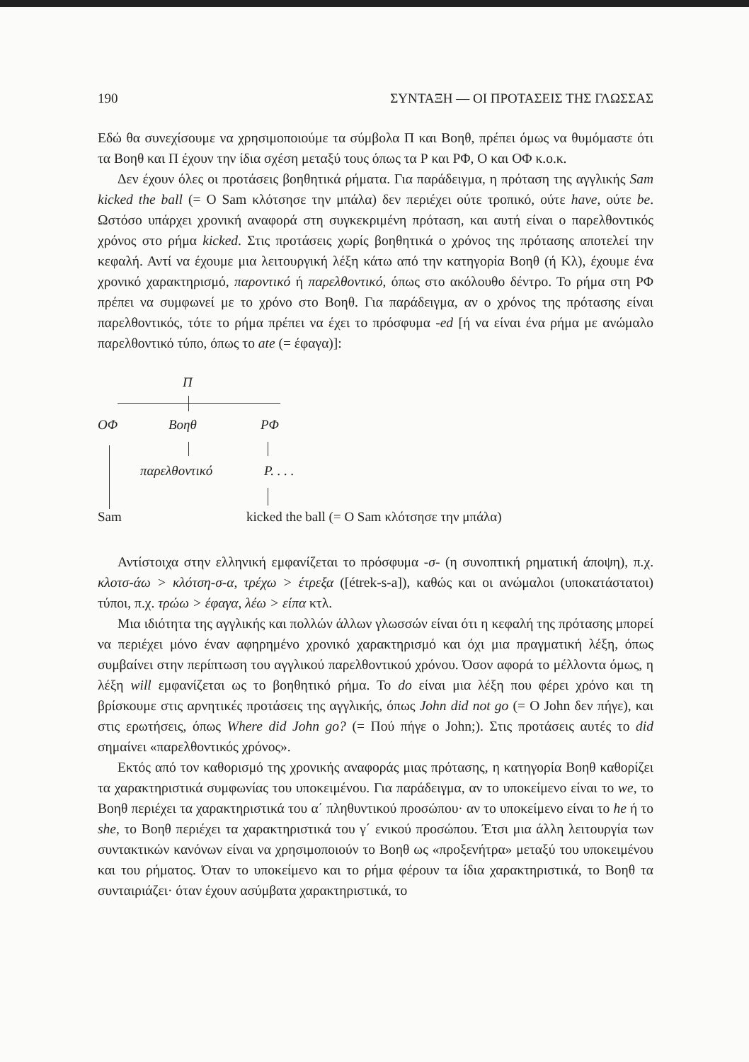190 ΣΥΝΤΑΞΗ — ΟΙ ΠΡΟΤΑΣΕΙΣ ΤΗΣ ΓΛΩΣΣΑΣ
Εδώ θα συνεχίσουμε να χρησιμοποιούμε τα σύμβολα Π και Βοηθ, πρέπει όμως να θυμόμαστε ότι τα Βοηθ και Π έχουν την ίδια σχέση μεταξύ τους όπως τα Ρ και ΡΦ, Ο και ΟΦ κ.ο.κ.
Δεν έχουν όλες οι προτάσεις βοηθητικά ρήματα. Για παράδειγμα, η πρόταση της αγγλικής Sam kicked the ball (= O Sam κλότσησε την μπάλα) δεν περιέχει ούτε τροπικό, ούτε have, ούτε be. Ωστόσο υπάρχει χρονική αναφορά στη συγκεκριμένη πρόταση, και αυτή είναι ο παρελθοντικός χρόνος στο ρήμα kicked. Στις προτάσεις χωρίς βοηθητικά ο χρόνος της πρότασης αποτελεί την κεφαλή. Αντί να έχουμε μια λειτουργική λέξη κάτω από την κατηγορία Βοηθ (ή Κλ), έχουμε ένα χρονικό χαρακτηρισμό, παροντικό ή παρελθοντικό, όπως στο ακόλουθο δέντρο. Το ρήμα στη ΡΦ πρέπει να συμφωνεί με το χρόνο στο Βοηθ. Για παράδειγμα, αν ο χρόνος της πρότασης είναι παρελθοντικός, τότε το ρήμα πρέπει να έχει το πρόσφυμα -ed [ή να είναι ένα ρήμα με ανώμαλο παρελθοντικό τύπο, όπως το ate (= έφαγα)]:
Π
ΟΦ Βοηθ ΡΦ
παρελθοντικό Ρ. . . .
Sam kicked the ball (= O Sam κλότσησε την μπάλα)
Αντίστοιχα στην ελληνική εμφανίζεται το πρόσφυμα -σ- (η συνοπτική ρηματική άποψη), π.χ. κλοτσ-άω > κλότση-σ-α, τρέχω > έτρεξα ([étrek-s-a]), καθώς και οι ανώμαλοι (υποκατάστατοι) τύποι, π.χ. τρώω > έφαγα, λέω > είπα κτλ.
Μια ιδιότητα της αγγλικής και πολλών άλλων γλωσσών είναι ότι η κεφαλή της πρότασης μπορεί να περιέχει μόνο έναν αφηρημένο χρονικό χαρακτηρισμό και όχι μια πραγματική λέξη, όπως συμβαίνει στην περίπτωση του αγγλικού παρελθοντικού χρόνου. Όσον αφορά το μέλλοντα όμως, η λέξη will εμφανίζεται ως το βοηθητικό ρήμα. Το do είναι μια λέξη που φέρει χρόνο και τη βρίσκουμε στις αρνητικές προτάσεις της αγγλικής, όπως John did not go (= O John δεν πήγε), και στις ερωτήσεις, όπως Where did John go? (= Πού πήγε ο John;). Στις προτάσεις αυτές το did σημαίνει «παρελθοντικός χρόνος».
Εκτός από τον καθορισμό της χρονικής αναφοράς μιας πρότασης, η κατηγορία Βοηθ καθορίζει τα χαρακτηριστικά συμφωνίας του υποκειμένου. Για παράδειγμα, αν το υποκείμενο είναι το we, το Βοηθ περιέχει τα χαρακτηριστικά του α΄ πληθυντικού προσώπου· αν το υποκείμενο είναι το he ή το she, το Βοηθ περιέχει τα χαρακτηριστικά του γ΄ ενικού προσώπου. Έτσι μια άλλη λειτουργία των συντακτικών κανόνων είναι να χρησιμοποιούν το Βοηθ ως «προξενήτρα» μεταξύ του υποκειμένου και του ρήματος. Όταν το υποκείμενο και το ρήμα φέρουν τα ίδια χαρακτηριστικά, το Βοηθ τα συνταιριάζει· όταν έχουν ασύμβατα χαρακτηριστικά, το